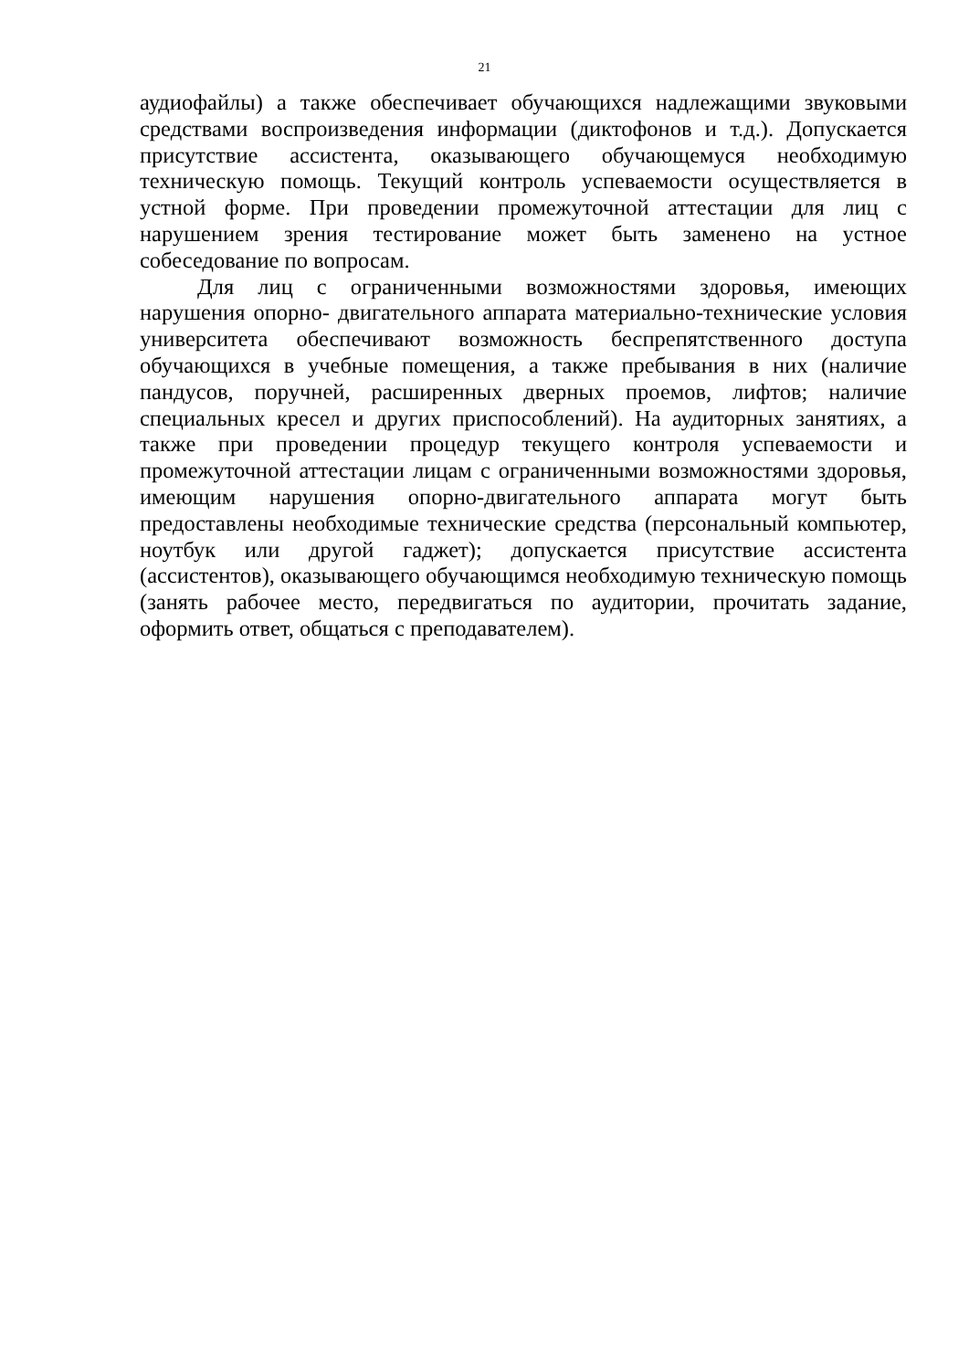21
аудиофайлы) а также обеспечивает обучающихся надлежащими звуковыми средствами воспроизведения информации (диктофонов и т.д.). Допускается присутствие ассистента, оказывающего обучающемуся необходимую техническую помощь. Текущий контроль успеваемости осуществляется в устной форме. При проведении промежуточной аттестации для лиц с нарушением зрения тестирование может быть заменено на устное собеседование по вопросам.
Для лиц с ограниченными возможностями здоровья, имеющих нарушения опорно- двигательного аппарата материально-технические условия университета обеспечивают возможность беспрепятственного доступа обучающихся в учебные помещения, а также пребывания в них (наличие пандусов, поручней, расширенных дверных проемов, лифтов; наличие специальных кресел и других приспособлений). На аудиторных занятиях, а также при проведении процедур текущего контроля успеваемости и промежуточной аттестации лицам с ограниченными возможностями здоровья, имеющим нарушения опорно-двигательного аппарата могут быть предоставлены необходимые технические средства (персональный компьютер, ноутбук или другой гаджет); допускается присутствие ассистента (ассистентов), оказывающего обучающимся необходимую техническую помощь (занять рабочее место, передвигаться по аудитории, прочитать задание, оформить ответ, общаться с преподавателем).